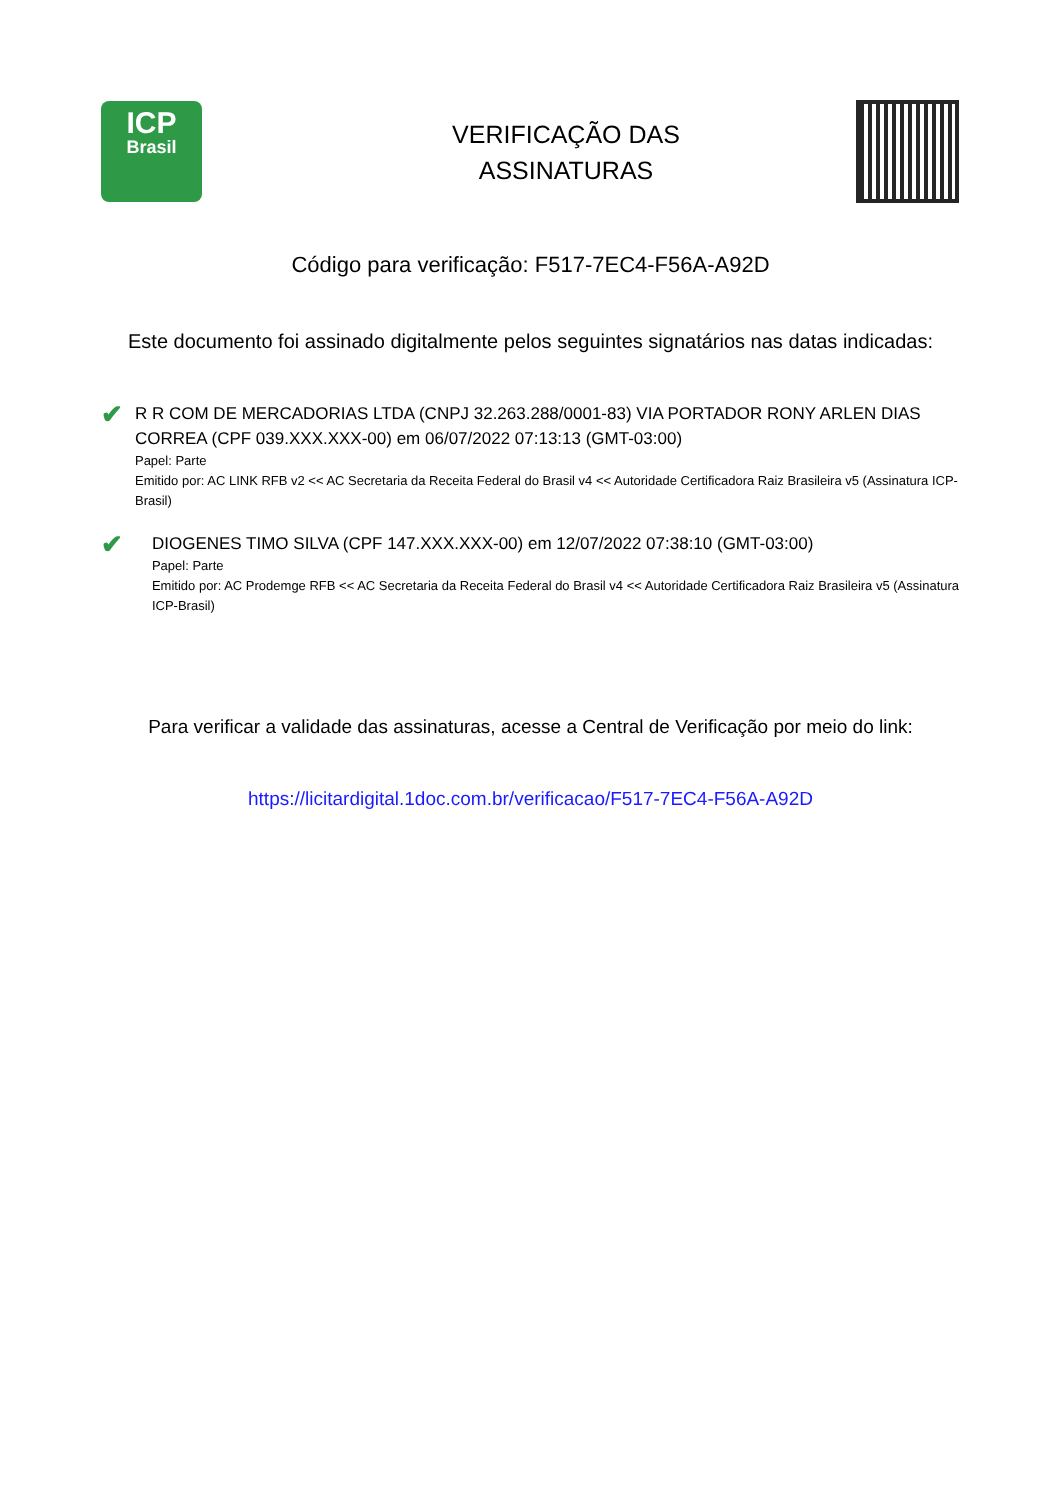ICP
Brasil
VERIFICAÇÃO DAS
ASSINATURAS
Código para verificação: F517-7EC4-F56A-A92D
Este documento foi assinado digitalmente pelos seguintes signatários nas datas indicadas:
✔
R R COM DE MERCADORIAS LTDA (CNPJ 32.263.288/0001-83) VIA PORTADOR RONY ARLEN DIAS CORREA (CPF 039.XXX.XXX-00) em 06/07/2022 07:13:13 (GMT-03:00)
Papel: Parte
Emitido por: AC LINK RFB v2 << AC Secretaria da Receita Federal do Brasil v4 << Autoridade Certificadora Raiz Brasileira v5 (Assinatura ICP-Brasil)
✔
DIOGENES TIMO SILVA (CPF 147.XXX.XXX-00) em 12/07/2022 07:38:10 (GMT-03:00)
Papel: Parte
Emitido por: AC Prodemge RFB << AC Secretaria da Receita Federal do Brasil v4 << Autoridade Certificadora Raiz Brasileira v5 (Assinatura ICP-Brasil)
Para verificar a validade das assinaturas, acesse a Central de Verificação por meio do link:
https://licitardigital.1doc.com.br/verificacao/F517-7EC4-F56A-A92D